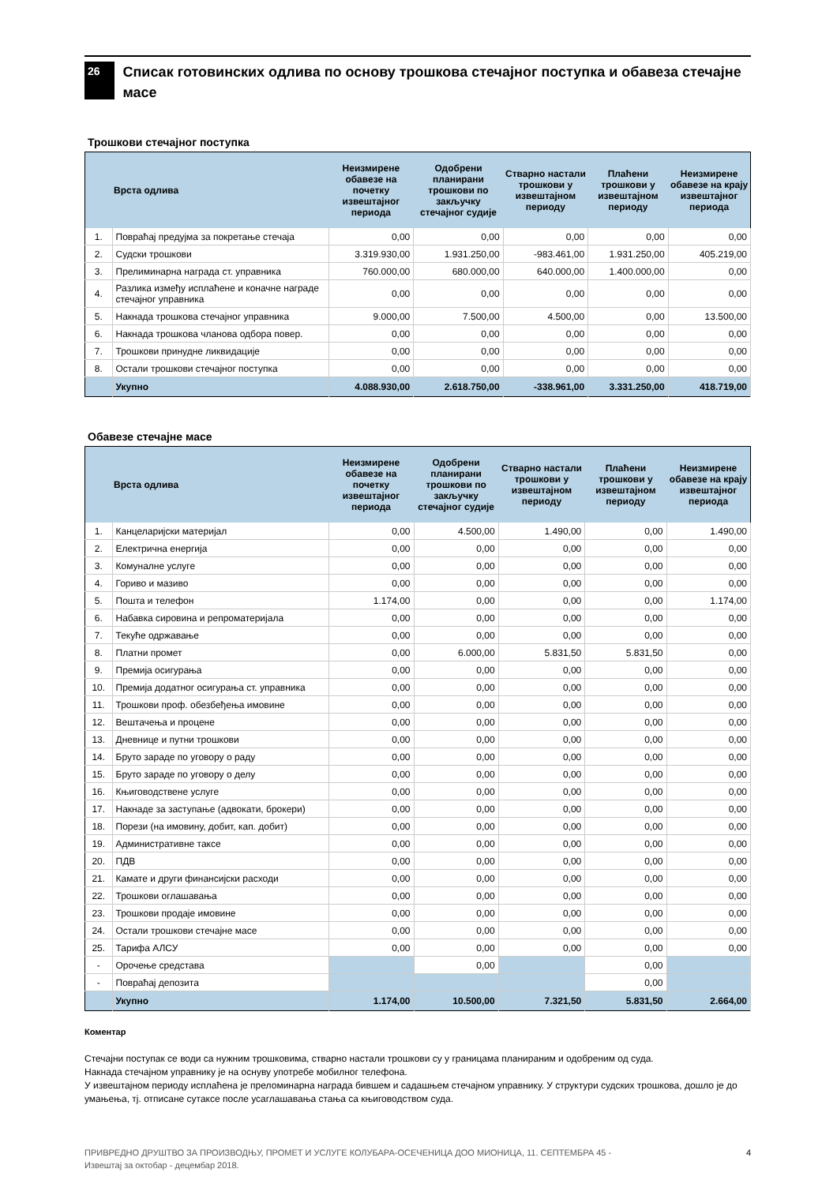26
Списак готовинских одлива по основу трошкова стечајног поступка и обавеза стечајне масе
Трошкови стечајног поступка
| | Врста одлива | Неизмирене обавезе на почетку извештајног периода | Одобрени планирани трошкови по закључку стечајног судије | Стварно настали трошкови у извештајном периоду | Плаћени трошкови у извештајном периоду | Неизмирене обавезе на крају извештајног периода |
| --- | --- | --- | --- | --- | --- | --- |
| 1. | Повраћај предујма за покретање стечаја | 0,00 | 0,00 | 0,00 | 0,00 | 0,00 |
| 2. | Судски трошкови | 3.319.930,00 | 1.931.250,00 | -983.461,00 | 1.931.250,00 | 405.219,00 |
| 3. | Прелиминарна награда ст. управника | 760.000,00 | 680.000,00 | 640.000,00 | 1.400.000,00 | 0,00 |
| 4. | Разлика између исплаћене и коначне награде стечајног управника | 0,00 | 0,00 | 0,00 | 0,00 | 0,00 |
| 5. | Накнада трошкова стечајног управника | 9.000,00 | 7.500,00 | 4.500,00 | 0,00 | 13.500,00 |
| 6. | Накнада трошкова чланова одбора повер. | 0,00 | 0,00 | 0,00 | 0,00 | 0,00 |
| 7. | Трошкови принудне ликвидације | 0,00 | 0,00 | 0,00 | 0,00 | 0,00 |
| 8. | Остали трошкови стечајног поступка | 0,00 | 0,00 | 0,00 | 0,00 | 0,00 |
| | Укупно | 4.088.930,00 | 2.618.750,00 | -338.961,00 | 3.331.250,00 | 418.719,00 |
Обавезе стечајне масе
| | Врста одлива | Неизмирене обавезе на почетку извештајног периода | Одобрени планирани трошкови по закључку стечајног судије | Стварно настали трошкови у извештајном периоду | Плаћени трошкови у извештајном периоду | Неизмирене обавезе на крају извештајног периода |
| --- | --- | --- | --- | --- | --- | --- |
| 1. | Канцеларијски материјал | 0,00 | 4.500,00 | 1.490,00 | 0,00 | 1.490,00 |
| 2. | Електрична енергија | 0,00 | 0,00 | 0,00 | 0,00 | 0,00 |
| 3. | Комуналне услуге | 0,00 | 0,00 | 0,00 | 0,00 | 0,00 |
| 4. | Гориво и мазиво | 0,00 | 0,00 | 0,00 | 0,00 | 0,00 |
| 5. | Пошта и телефон | 1.174,00 | 0,00 | 0,00 | 0,00 | 1.174,00 |
| 6. | Набавка сировина и репроматеријала | 0,00 | 0,00 | 0,00 | 0,00 | 0,00 |
| 7. | Текуће одржавање | 0,00 | 0,00 | 0,00 | 0,00 | 0,00 |
| 8. | Платни промет | 0,00 | 6.000,00 | 5.831,50 | 5.831,50 | 0,00 |
| 9. | Премија осигурања | 0,00 | 0,00 | 0,00 | 0,00 | 0,00 |
| 10. | Премија додатног осигурања ст. управника | 0,00 | 0,00 | 0,00 | 0,00 | 0,00 |
| 11. | Трошкови проф. обезбеђења имовине | 0,00 | 0,00 | 0,00 | 0,00 | 0,00 |
| 12. | Вештачења и процене | 0,00 | 0,00 | 0,00 | 0,00 | 0,00 |
| 13. | Дневнице и путни трошкови | 0,00 | 0,00 | 0,00 | 0,00 | 0,00 |
| 14. | Бруто зараде по уговору о раду | 0,00 | 0,00 | 0,00 | 0,00 | 0,00 |
| 15. | Бруто зараде по уговору о делу | 0,00 | 0,00 | 0,00 | 0,00 | 0,00 |
| 16. | Књиговодствене услуге | 0,00 | 0,00 | 0,00 | 0,00 | 0,00 |
| 17. | Накнаде за заступање (адвокати, брокери) | 0,00 | 0,00 | 0,00 | 0,00 | 0,00 |
| 18. | Порези (на имовину, добит, кап. добит) | 0,00 | 0,00 | 0,00 | 0,00 | 0,00 |
| 19. | Административне таксе | 0,00 | 0,00 | 0,00 | 0,00 | 0,00 |
| 20. | ПДВ | 0,00 | 0,00 | 0,00 | 0,00 | 0,00 |
| 21. | Камате и други финансијски расходи | 0,00 | 0,00 | 0,00 | 0,00 | 0,00 |
| 22. | Трошкови оглашавања | 0,00 | 0,00 | 0,00 | 0,00 | 0,00 |
| 23. | Трошкови продаје имовине | 0,00 | 0,00 | 0,00 | 0,00 | 0,00 |
| 24. | Остали трошкови стечајне масе | 0,00 | 0,00 | 0,00 | 0,00 | 0,00 |
| 25. | Тарифа АЛСУ | 0,00 | 0,00 | 0,00 | 0,00 | 0,00 |
| - | Орочење средстава | | 0,00 | | 0,00 | |
| - | Повраћај депозита | | | | 0,00 | |
| | Укупно | 1.174,00 | 10.500,00 | 7.321,50 | 5.831,50 | 2.664,00 |
Коментар
Стечајни поступак се води са нужним трошковима, стварно настали трошкови су у границама планираним и одобреним од суда.
Накнада стечајном управнику је на оснуву употребе мобилног телефона.
У извештајном периоду исплаћена је преломинарна награда бившем и садашњем стечајном управнику. У структури судских трошкова, дошло је до умањења, тј. отписане сутаксе после усаглашавања стања са књиговодством суда.
ПРИВРЕДНО ДРУШТВО ЗА ПРОИЗВОДЊУ, ПРОМЕТ И УСЛУГЕ КОЛУБАРА-ОСЕЧЕНИЦА ДОО МИОНИЦА, 11. СЕПТЕМБРА 45 -
Извештај за октобар - децембар 2018.
4